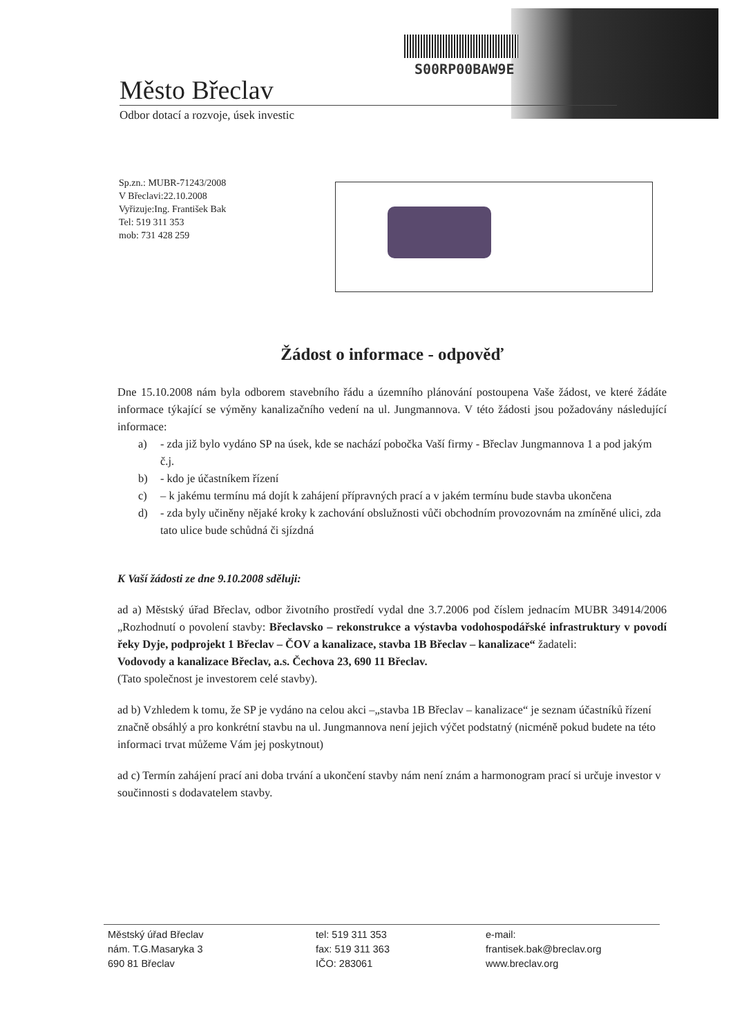S00RP00BAW9E
Město Břeclav
Odbor dotací a rozvoje, úsek investic
Sp.zn.: MUBR-71243/2008
V Břeclavi:22.10.2008
Vyřizuje:Ing. František Bak
Tel: 519 311 353
mob: 731 428 259
Žádost o informace - odpověď
Dne 15.10.2008 nám byla odborem stavebního řádu a územního plánování postoupena Vaše žádost, ve které žádáte informace týkající se výměny kanalizačního vedení na ul. Jungmannova. V této žádosti jsou požadovány následující informace:
a) - zda již bylo vydáno SP na úsek, kde se nachází pobočka Vaší firmy - Břeclav Jungmannova 1 a pod jakým č.j.
b) - kdo je účastníkem řízení
c) – k jakému termínu má dojít k zahájení přípravných prací a v jakém termínu bude stavba ukončena
d) - zda byly učiněny nějaké kroky k zachování obslužnosti vůči obchodním provozovnám na zmíněné ulici, zda tato ulice bude schůdná či sjízdná
K Vaší žádosti ze dne 9.10.2008 sděluji:
ad a) Městský úřad Břeclav, odbor životního prostředí vydal dne 3.7.2006 pod číslem jednacím MUBR 34914/2006 „Rozhodnutí o povolení stavby: Břeclavsko – rekonstrukce a výstavba vodohospodářské infrastruktury v povodí řeky Dyje, podprojekt 1 Břeclav – ČOV a kanalizace, stavba 1B Břeclav – kanalizace“ žadateli:
Vodovody a kanalizace Břeclav, a.s. Čechova 23, 690 11 Břeclav.
(Tato společnost je investorem celé stavby).
ad b) Vzhledem k tomu, že SP je vydáno na celou akci –„stavba 1B Břeclav – kanalizace“ je seznam účastníků řízení značně obsáhlý a pro konkrétní stavbu na ul. Jungmannova není jejich výčet podstatný (nicméně pokud budete na této informaci trvat můžeme Vám jej poskytnout)
ad c) Termín zahájení prací ani doba trvání a ukončení stavby nám není znám a harmonogram prací si určuje investor v součinnosti s dodavatelem stavby.
Městský úřad Břeclav
nám. T.G.Masaryka 3
690 81 Břeclav
tel: 519 311 353
fax: 519 311 363
IČO: 283061
e-mail:
frantisek.bak@breclav.org
www.breclav.org